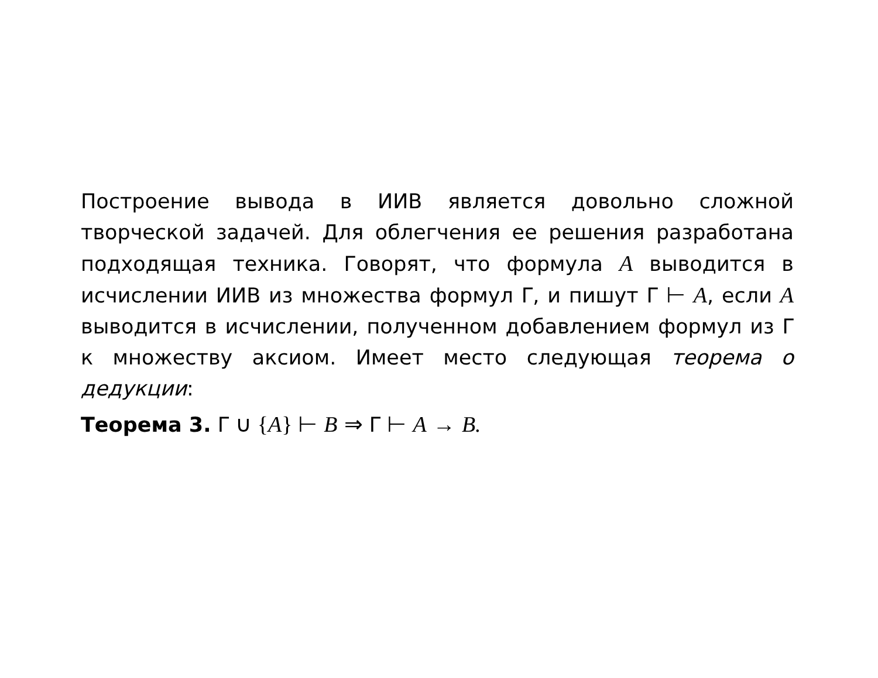Построение вывода в ИИВ является довольно сложной творческой задачей. Для облегчения ее решения разработана подходящая техника. Говорят, что формула A выводится в исчислении ИИВ из множества формул Γ, и пишут Γ ⊢ A, если A выводится в исчислении, полученном добавлением формул из Γ к множеству аксиом. Имеет место следующая теорема о дедукции:
Теорема 3. Γ ∪ {A} ⊢ B ⇒ Γ ⊢ A → B.